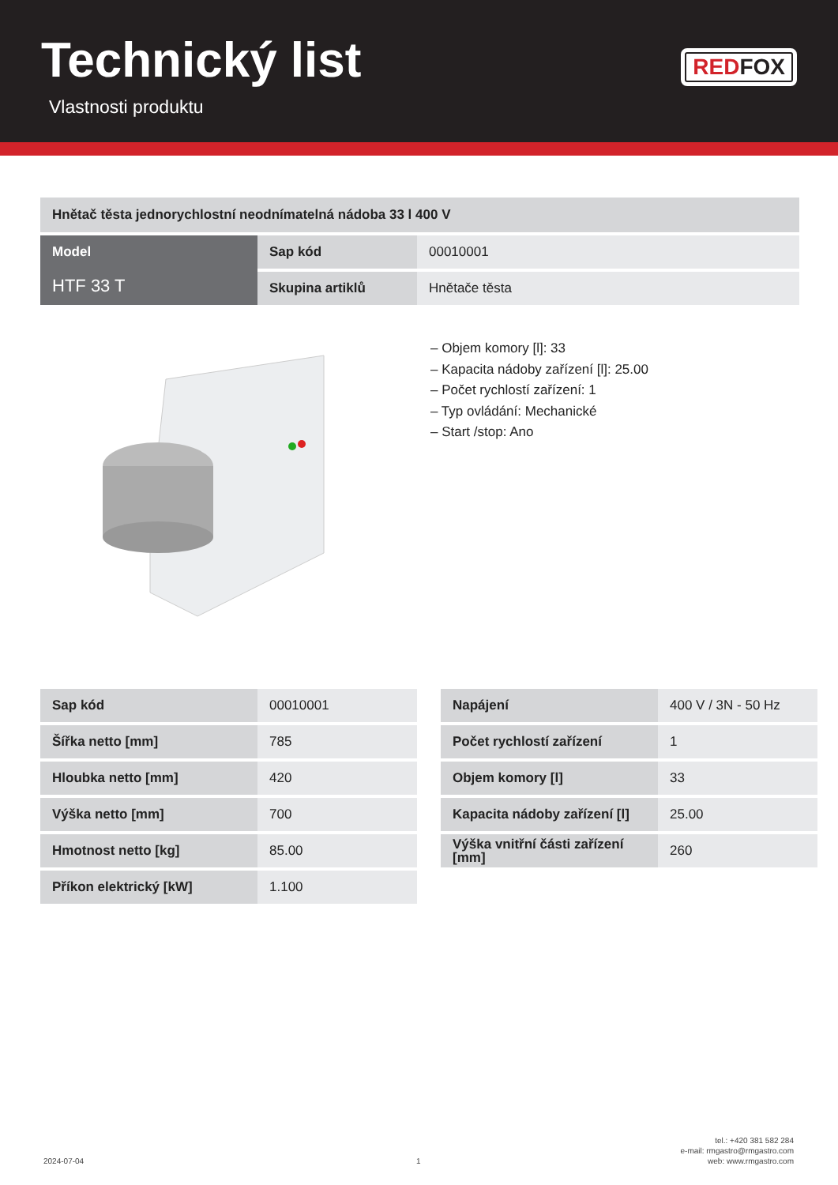Technický list
Vlastnosti produktu
REDFOX
| Hnětač těsta jednorychlostní neodnímatelná nádoba 33 l 400 V | | |
| Model HTF 33 T | Sap kód | 00010001 |
| | Skupina artiklů | Hnětače těsta |
– Objem komory [l]: 33
– Kapacita nádoby zařízení [l]: 25.00
– Počet rychlostí zařízení: 1
– Typ ovládání: Mechanické
– Start /stop: Ano
| Sap kód | 00010001 | | Napájení | 400 V / 3N - 50 Hz |
| Šířka netto [mm] | 785 | | Počet rychlostí zařízení | 1 |
| Hloubka netto [mm] | 420 | | Objem komory [l] | 33 |
| Výška netto [mm] | 700 | | Kapacita nádoby zařízení [l] | 25.00 |
| Hmotnost netto [kg] | 85.00 | | Výška vnitřní části zařízení [mm] | 260 |
| Příkon elektrický [kW] | 1.100 | | | |
2024-07-04 1
tel.: +420 381 582 284
e-mail: rmgastro@rmgastro.com
web: www.rmgastro.com